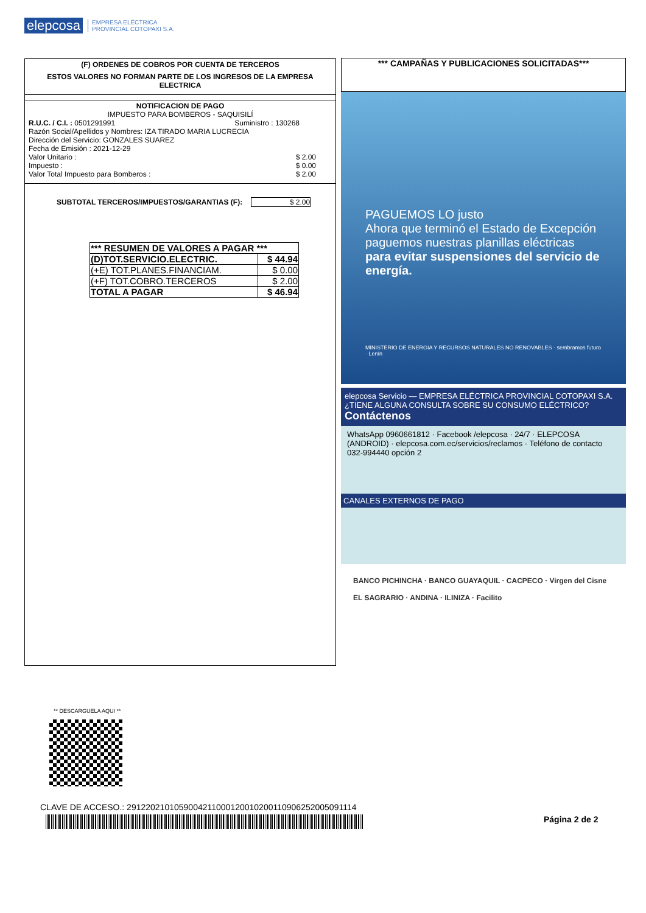elepcosa EMPRESA ELÉCTRICA
PROVINCIAL COTOPAXI S.A.
(F) ORDENES DE COBROS POR CUENTA DE TERCEROS
ESTOS VALORES NO FORMAN PARTE DE LOS INGRESOS DE LA EMPRESA ELECTRICA
NOTIFICACION DE PAGO
IMPUESTO PARA BOMBEROS - SAQUISILÍ
R.U.C. / C.I. : 0501291991 Suministro : 130268
Razón Social/Apellidos y Nombres: IZA TIRADO MARIA LUCRECIA
Dirección del Servicio: GONZALES SUAREZ
Fecha de Emisión : 2021-12-29
Valor Unitario : $ 2.00
Impuesto : $ 0.00
Valor Total Impuesto para Bomberos : $ 2.00
SUBTOTAL TERCEROS/IMPUESTOS/GARANTIAS (F): $ 2.00
| *** RESUMEN DE VALORES A PAGAR *** | |
| (D)TOT.SERVICIO.ELECTRIC. | $ 44.94 |
| (+E) TOT.PLANES.FINANCIAM. | $ 0.00 |
| (+F) TOT.COBRO.TERCEROS | $ 2.00 |
| TOTAL A PAGAR | $ 46.94 |
*** CAMPAÑAS Y PUBLICACIONES SOLICITADAS***
PAGUEMOS LO justo
Ahora que terminó el Estado de Excepción paguemos nuestras planillas eléctricas para evitar suspensiones del servicio de energía.
MINISTERIO DE ENERGIA Y RECURSOS NATURALES NO RENOVABLES · sembramos futuro · Lenín
elepcosa Servicio — EMPRESA ELÉCTRICA PROVINCIAL COTOPAXI S.A.
¿TIENE ALGUNA CONSULTA SOBRE SU CONSUMO ELÉCTRICO? Contáctenos
WhatsApp 0960661812 · Facebook /elepcosa · 24/7 · ELEPCOSA (ANDROID) · elepcosa.com.ec/servicios/reclamos · Teléfono de contacto 032-994440 opción 2
CANALES EXTERNOS DE PAGO
BANCO PICHINCHA · BANCO GUAYAQUIL · CACPECO · Virgen del Cisne
EL SAGRARIO · ANDINA · ILINIZA · Facilito
** DESCARGUELA AQUI **
CLAVE DE ACCESO.: 2912202101059004211000120010200110906252005091114
Página 2 de 2